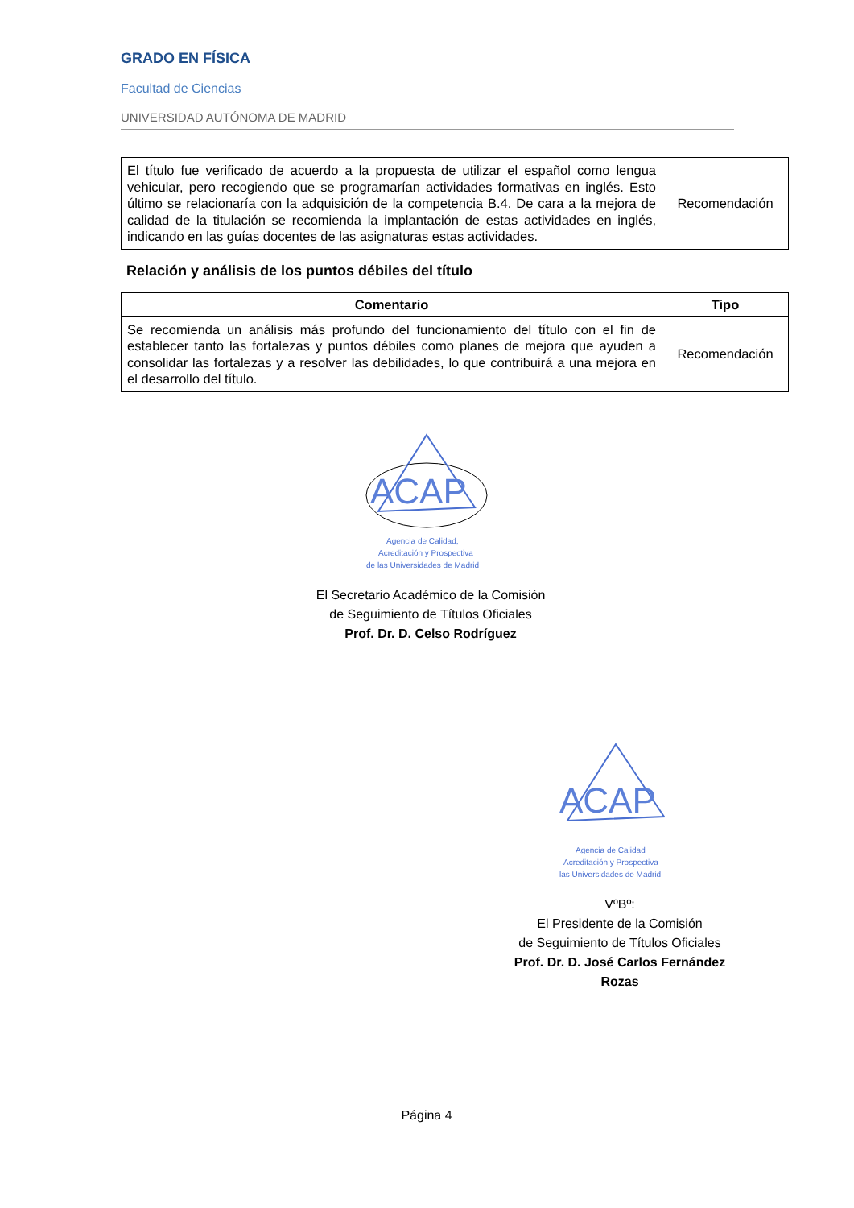GRADO EN FÍSICA
Facultad de Ciencias
UNIVERSIDAD AUTÓNOMA DE MADRID
| El título fue verificado de acuerdo a la propuesta de utilizar el español como lengua vehicular, pero recogiendo que se programarían actividades formativas en inglés. Esto último se relacionaría con la adquisición de la competencia B.4. De cara a la mejora de calidad de la titulación se recomienda la implantación de estas actividades en inglés, indicando en las guías docentes de las asignaturas estas actividades. | Recomendación |
Relación y análisis de los puntos débiles del título
| Comentario | Tipo |
| --- | --- |
| Se recomienda un análisis más profundo del funcionamiento del título con el fin de establecer tanto las fortalezas y puntos débiles como planes de mejora que ayuden a consolidar las fortalezas y a resolver las debilidades, lo que contribuirá a una mejora en el desarrollo del título. | Recomendación |
ACAP
Agencia de Calidad,
Acreditación y Prospectiva
de las Universidades de Madrid
El Secretario Académico de la Comisión
de Seguimiento de Títulos Oficiales
Prof. Dr. D. Celso Rodríguez
ACAP
Agencia de Calidad
Acreditación y Prospectiva
las Universidades de Madrid
VºBº:
El Presidente de la Comisión
de Seguimiento de Títulos Oficiales
Prof. Dr. D. José Carlos Fernández Rozas
Página 4